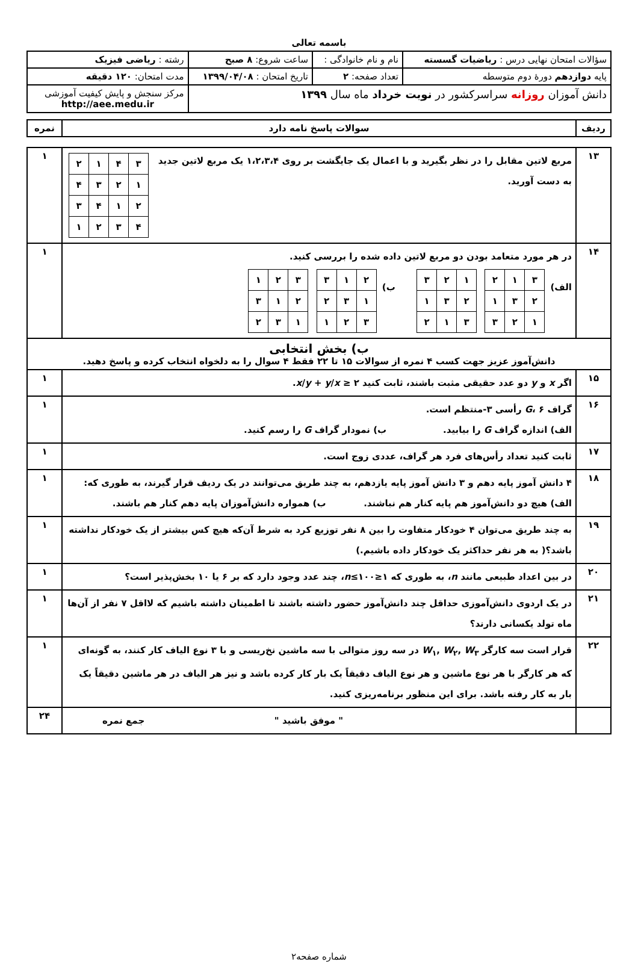باسمه تعالی
| سؤالات امتحان نهایی درس : ریاضیات گسسته | نام و نام خانوادگی : | ساعت شروع: ۸ صبح | رشته : ریاضی فیزیک |
| پایه دوازدهم دورهٔ دوم متوسطه | تعداد صفحه: ۲ | تاریخ امتحان : ۱۳۹۹/۰۴/۰۸ | مدت امتحان: ۱۲۰ دقیقه |
| دانش آموزان روزانه سراسرکشور در نوبت خرداد ماه سال ۱۳۹۹ | | | مرکز سنجش و پایش کیفیت آموزشی http://aee.medu.ir |
| ردیف | سوالات پاسخ نامه دارد | نمره |
| ۱۳ | / ۳ / ۴ / ۱ / ۲ / / ۱ / ۲ / ۳ / ۴ / / ۲ / ۱ / ۴ / ۳ / / ۴ / ۳ / ۲ / ۱ / مربع لاتین مقابل را در نظر بگیرید و با اعمال یک جایگشت بر روی ۱،۲،۳،۴ یک مربع لاتین جدید به دست آورید. | ۱ |
| ۱۴ | در هر مورد متعامد بودن دو مربع لاتین داده شده را بررسی کنید. الف) / ۳ / ۱ / ۲ / / ۲ / ۳ / ۱ / / ۱ / ۲ / ۳ / / ۱ / ۲ / ۳ / / ۲ / ۳ / ۱ / / ۳ / ۱ / ۲ / ب) / ۲ / ۱ / ۳ / / ۱ / ۳ / ۲ / / ۳ / ۲ / ۱ / / ۳ / ۲ / ۱ / / ۲ / ۱ / ۳ / / ۱ / ۳ / ۲ / | ۱ |
| ب) بخش انتخابی دانش‌آموز عزیز جهت کسب ۴ نمره از سوالات ۱۵ تا ۲۲ فقط ۴ سوال را به دلخواه انتخاب کرده و پاسخ دهید. | | |
| ۱۵ | اگر x و y دو عدد حقیقی مثبت باشند، ثابت کنید x / y + y / x ≥ ۲ . | ۱ |
| ۱۶ | گراف G ، ۶ رأسی ۳-منتظم است. الف) اندازه گراف G را بیابید. ب) نمودار گراف G را رسم کنید. | ۱ |
| ۱۷ | ثابت کنید تعداد رأس‌های فرد هر گراف، عددی زوج است. | ۱ |
| ۱۸ | ۴ دانش آموز پایه دهم و ۳ دانش آموز پایه یازدهم، به چند طریق می‌توانند در یک ردیف قرار گیرند، به طوری که: الف) هیچ دو دانش‌آموز هم پایه کنار هم نباشند. ب) همواره دانش‌آموزان پایه دهم کنار هم باشند. | ۱ |
| ۱۹ | به چند طریق می‌توان ۴ خودکار متفاوت را بین ۸ نفر توزیع کرد به شرط آن‌که هیچ کس بیشتر از یک خودکار نداشته باشد؟( به هر نفر حداکثر یک خودکار داده باشیم.) | ۱ |
| ۲۰ | در بین اعداد طبیعی مانند n ، به طوری که ۱≤ n ≤۱۰۰، چند عدد وجود دارد که بر ۶ یا ۱۰ بخش‌پذیر است؟ | ۱ |
| ۲۱ | در یک اردوی دانش‌آموزی حداقل چند دانش‌آموز حضور داشته باشند تا اطمینان داشته باشیم که لااقل ۷ نفر از آن‌ها ماه تولد یکسانی دارند؟ | ۱ |
| ۲۲ | قرار است سه کارگر W<sub>۱</sub>, W<sub>۲</sub>, W<sub>۳</sub> در سه روز متوالی با سه ماشین نخ‌ریسی و با ۳ نوع الیاف کار کنند، به گونه‌ای که هر کارگر با هر نوع ماشین و هر نوع الیاف دقیقاً یک بار کار کرده باشد و نیز هر الیاف در هر ماشین دقیقاً یک بار به کار رفته باشد. برای این منظور برنامه‌ریزی کنید. | ۱ |
| | " موفق باشید " جمع نمره | ۲۴ |
شماره صفحه۲